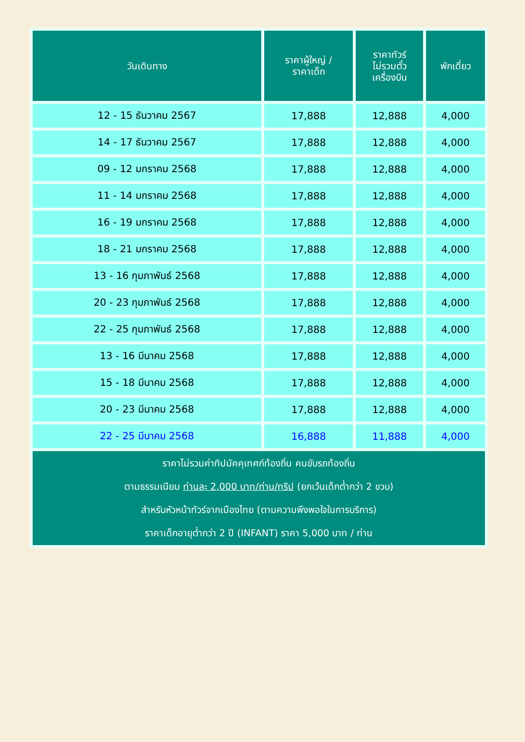| วันเดินทาง | ราคาผู้ใหญ่ / ราคาเด็ก | ราคาทัวร์ ไม่รวมตั๋ว เครื่องบิน | พักเดี่ยว |
| --- | --- | --- | --- |
| 12 - 15 ธันวาคม 2567 | 17,888 | 12,888 | 4,000 |
| 14 - 17 ธันวาคม 2567 | 17,888 | 12,888 | 4,000 |
| 09 - 12 มกราคม 2568 | 17,888 | 12,888 | 4,000 |
| 11 - 14 มกราคม 2568 | 17,888 | 12,888 | 4,000 |
| 16 - 19 มกราคม 2568 | 17,888 | 12,888 | 4,000 |
| 18 - 21 มกราคม 2568 | 17,888 | 12,888 | 4,000 |
| 13 - 16 กุมภาพันธ์ 2568 | 17,888 | 12,888 | 4,000 |
| 20 - 23 กุมภาพันธ์ 2568 | 17,888 | 12,888 | 4,000 |
| 22 - 25 กุมภาพันธ์ 2568 | 17,888 | 12,888 | 4,000 |
| 13 - 16 มีนาคม 2568 | 17,888 | 12,888 | 4,000 |
| 15 - 18 มีนาคม 2568 | 17,888 | 12,888 | 4,000 |
| 20 - 23 มีนาคม 2568 | 17,888 | 12,888 | 4,000 |
| 22 - 25 มีนาคม 2568 | 16,888 | 11,888 | 4,000 |
| ราคาไม่รวมค่าทิปมัคคุเทศก์ท้องถิ่น คนขับรถท้องถิ่น ตามธรรมเนียม ท่านละ 2,000 บาท/ท่าน/ทริป (ยกเว้นเด็กต่ำกว่า 2 ขวบ) สำหรับหัวหน้าทัวร์จากเมืองไทย (ตามความพึงพอใจในการบริการ) ราคาเด็กอายุต่ำกว่า 2 ปี (INFANT) ราคา 5,000 บาท / ท่าน | | | |